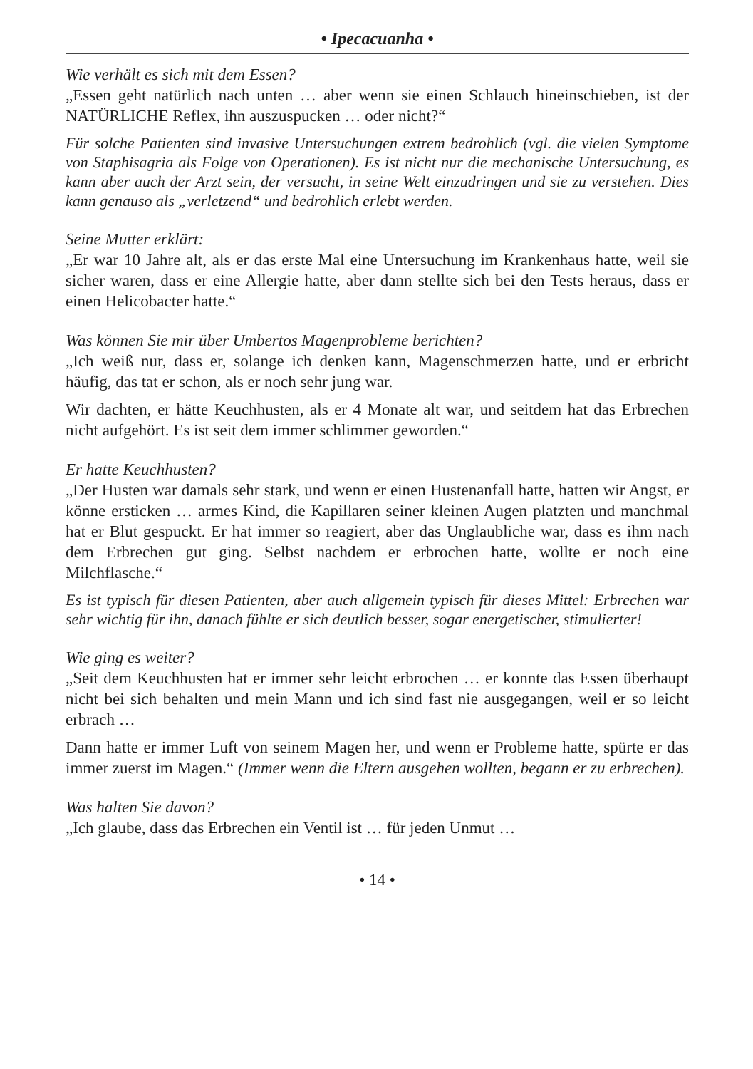• Ipecacuanha •
Wie verhält es sich mit dem Essen?
„Essen geht natürlich nach unten … aber wenn sie einen Schlauch hineinschieben, ist der NATÜRLICHE Reflex, ihn auszuspucken … oder nicht?“
Für solche Patienten sind invasive Untersuchungen extrem bedrohlich (vgl. die vielen Symptome von Staphisagria als Folge von Operationen). Es ist nicht nur die mechanische Untersuchung, es kann aber auch der Arzt sein, der versucht, in seine Welt einzudringen und sie zu verstehen. Dies kann genauso als „verletzend“ und bedrohlich erlebt werden.
Seine Mutter erklärt:
„Er war 10 Jahre alt, als er das erste Mal eine Untersuchung im Krankenhaus hatte, weil sie sicher waren, dass er eine Allergie hatte, aber dann stellte sich bei den Tests heraus, dass er einen Helicobacter hatte.“
Was können Sie mir über Umbertos Magenprobleme berichten?
„Ich weiß nur, dass er, solange ich denken kann, Magenschmerzen hatte, und er erbricht häufig, das tat er schon, als er noch sehr jung war.
Wir dachten, er hätte Keuchhusten, als er 4 Monate alt war, und seitdem hat das Erbrechen nicht aufgehört. Es ist seit dem immer schlimmer geworden.“
Er hatte Keuchhusten?
„Der Husten war damals sehr stark, und wenn er einen Hustenanfall hatte, hatten wir Angst, er könne ersticken … armes Kind, die Kapillaren seiner kleinen Augen platzten und manchmal hat er Blut gespuckt. Er hat immer so reagiert, aber das Unglaubliche war, dass es ihm nach dem Erbrechen gut ging. Selbst nachdem er erbrochen hatte, wollte er noch eine Milchflasche.“
Es ist typisch für diesen Patienten, aber auch allgemein typisch für dieses Mittel: Erbrechen war sehr wichtig für ihn, danach fühlte er sich deutlich besser, sogar energetischer, stimulierter!
Wie ging es weiter?
„Seit dem Keuchhusten hat er immer sehr leicht erbrochen … er konnte das Essen überhaupt nicht bei sich behalten und mein Mann und ich sind fast nie ausgegangen, weil er so leicht erbrach …
Dann hatte er immer Luft von seinem Magen her, und wenn er Probleme hatte, spürte er das immer zuerst im Magen.“ (Immer wenn die Eltern ausgehen wollten, begann er zu erbrechen).
Was halten Sie davon?
„Ich glaube, dass das Erbrechen ein Ventil ist … für jeden Unmut …
• 14 •